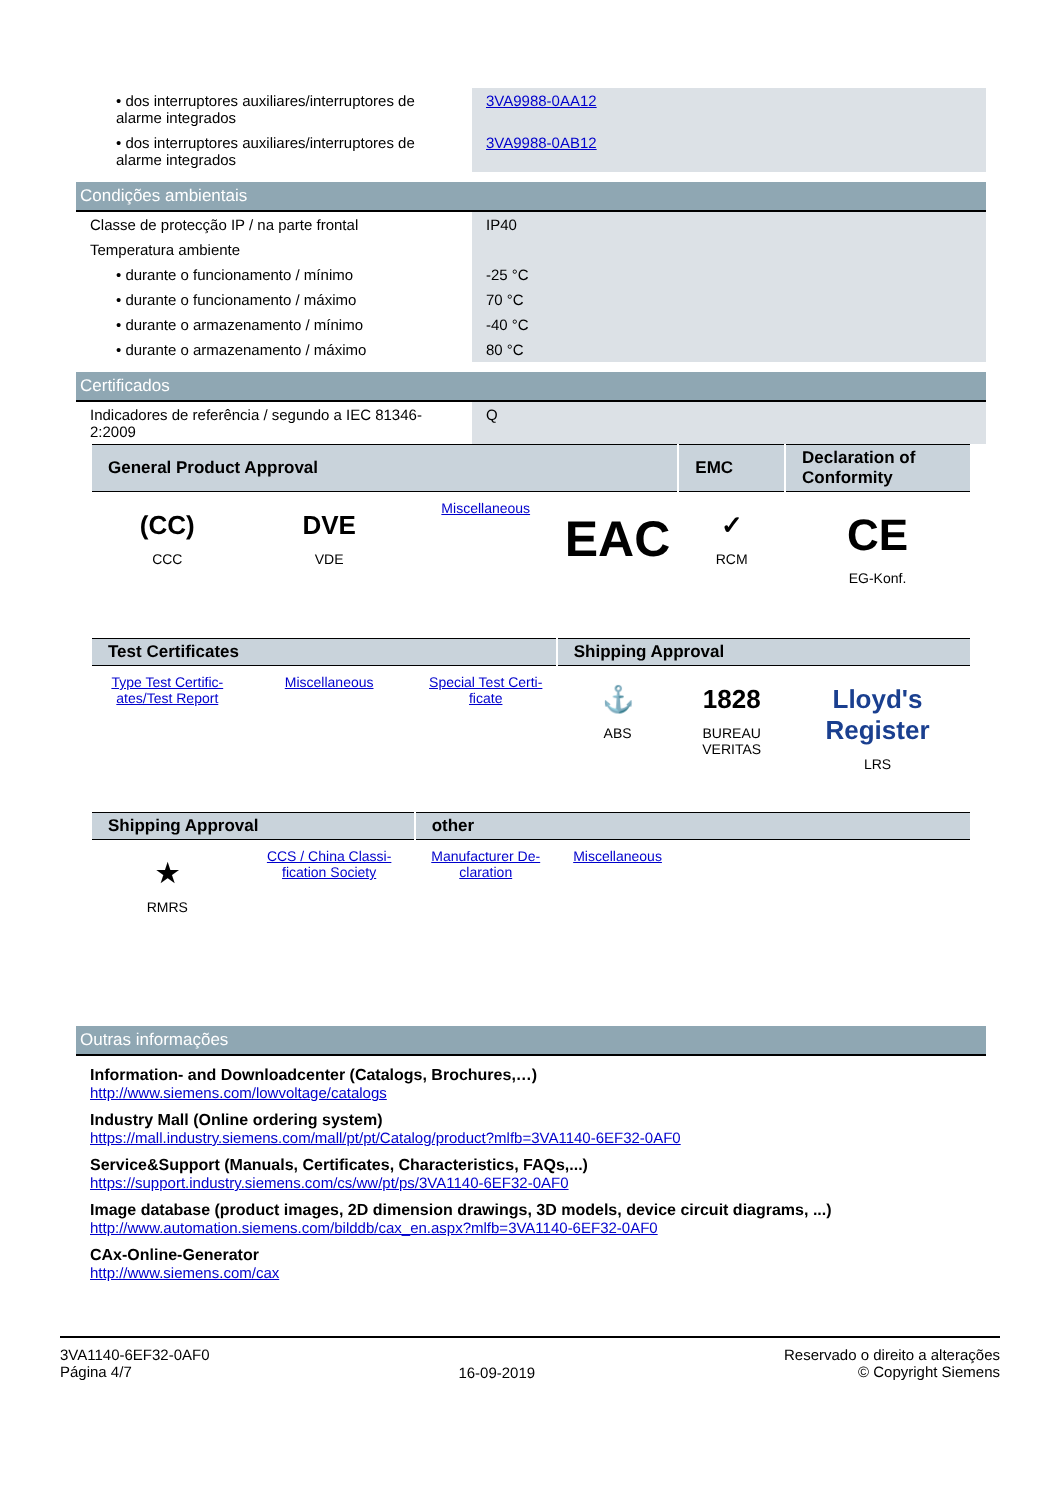| • dos interruptores auxiliares/interruptores de alarme integrados | 3VA9988-0AA12 |
| • dos interruptores auxiliares/interruptores de alarme integrados | 3VA9988-0AB12 |
Condições ambientais
| Classe de protecção IP / na parte frontal | IP40 |
| Temperatura ambiente | |
| • durante o funcionamento / mínimo | -25 °C |
| • durante o funcionamento / máximo | 70 °C |
| • durante o armazenamento / mínimo | -40 °C |
| • durante o armazenamento / máximo | 80 °C |
Certificados
| Indicadores de referência / segundo a IEC 81346-2:2009 | Q |
| General Product Approval | | | | EMC | Declaration of Conformity |
| --- | --- | --- | --- | --- | --- |
| (CC) CCC | DVE VDE | Miscellaneous | EAC | ✓ RCM | CE EG-Konf. |
| Test Certificates | | | Shipping Approval | | |
| Type Test Certific-ates/Test Report | Miscellaneous | Special Test Certi-ficate | ⚓ ABS | 1828 BUREAU VERITAS | Lloyd's Register LRS |
| Shipping Approval | | other | | | |
| ★ RMRS | CCS / China Classi-fication Society | Manufacturer De-claration | Miscellaneous | | |
Outras informações
Information- and Downloadcenter (Catalogs, Brochures,…)
http://www.siemens.com/lowvoltage/catalogs
Industry Mall (Online ordering system)
https://mall.industry.siemens.com/mall/pt/pt/Catalog/product?mlfb=3VA1140-6EF32-0AF0
Service&Support (Manuals, Certificates, Characteristics, FAQs,...)
https://support.industry.siemens.com/cs/ww/pt/ps/3VA1140-6EF32-0AF0
Image database (product images, 2D dimension drawings, 3D models, device circuit diagrams, ...)
http://www.automation.siemens.com/bilddb/cax_en.aspx?mlfb=3VA1140-6EF32-0AF0
CAx-Online-Generator
http://www.siemens.com/cax
3VA1140-6EF32-0AF0
Página 4/7
16-09-2019
Reservado o direito a alterações
© Copyright Siemens